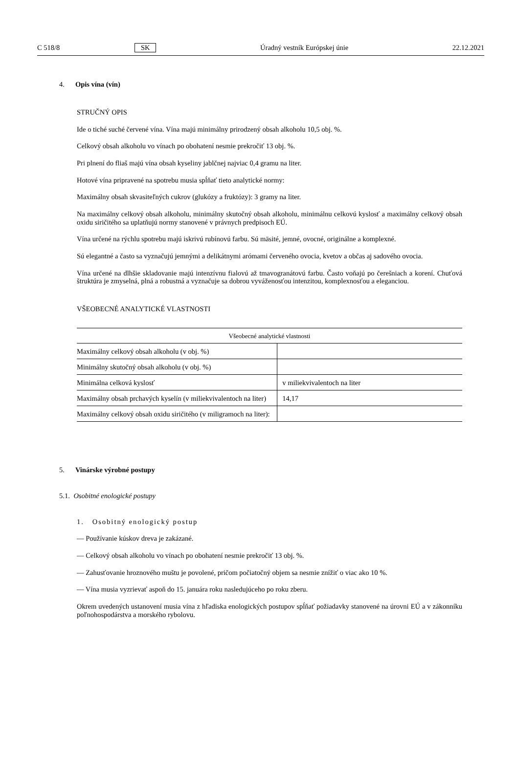C 518/8 SK Úradný vestník Európskej únie 22.12.2021
4. Opis vína (vín)
STRUČNÝ OPIS
Ide o tiché suché červené vína. Vína majú minimálny prirodzený obsah alkoholu 10,5 obj. %.
Celkový obsah alkoholu vo vínach po obohatení nesmie prekročiť 13 obj. %.
Pri plnení do fliaš majú vína obsah kyseliny jablčnej najviac 0,4 gramu na liter.
Hotové vína pripravené na spotrebu musia spĺňať tieto analytické normy:
Maximálny obsah skvasiteľných cukrov (glukózy a fruktózy): 3 gramy na liter.
Na maximálny celkový obsah alkoholu, minimálny skutočný obsah alkoholu, minimálnu celkovú kyslosť a maximálny celkový obsah oxidu siričitého sa uplatňujú normy stanovené v právnych predpisoch EÚ.
Vína určené na rýchlu spotrebu majú iskrivú rubínovú farbu. Sú mäsité, jemné, ovocné, originálne a komplexné.
Sú elegantné a často sa vyznačujú jemnými a delikátnymi arómami červeného ovocia, kvetov a občas aj sadového ovocia.
Vína určené na dlhšie skladovanie majú intenzívnu fialovú až tmavogranátovú farbu. Často voňajú po čerešniach a korení. Chuťová štruktúra je zmyselná, plná a robustná a vyznačuje sa dobrou vyváženosťou intenzitou, komplexnosťou a eleganciou.
VŠEOBECNÉ ANALYTICKÉ VLASTNOSTI
| Všeobecné analytické vlastnosti | |
| --- | --- |
| Maximálny celkový obsah alkoholu (v obj. %) | |
| Minimálny skutočný obsah alkoholu (v obj. %) | |
| Minimálna celková kyslosť | v miliekvivalentoch na liter |
| Maximálny obsah prchavých kyselín (v miliekvivalentoch na liter) | 14,17 |
| Maximálny celkový obsah oxidu siričitého (v miligramoch na liter): | |
5. Vinárske výrobné postupy
5.1. Osobitné enologické postupy
1. Osobitný enologický postup
— Používanie kúskov dreva je zakázané.
— Celkový obsah alkoholu vo vínach po obohatení nesmie prekročiť 13 obj. %.
— Zahusťovanie hroznového muštu je povolené, pričom počiatočný objem sa nesmie znížiť o viac ako 10 %.
— Vína musia vyzrievať aspoň do 15. januára roku nasledujúceho po roku zberu.
Okrem uvedených ustanovení musia vína z hľadiska enologických postupov spĺňať požiadavky stanovené na úrovni EÚ a v zákonníku poľnohospodárstva a morského rybolovu.